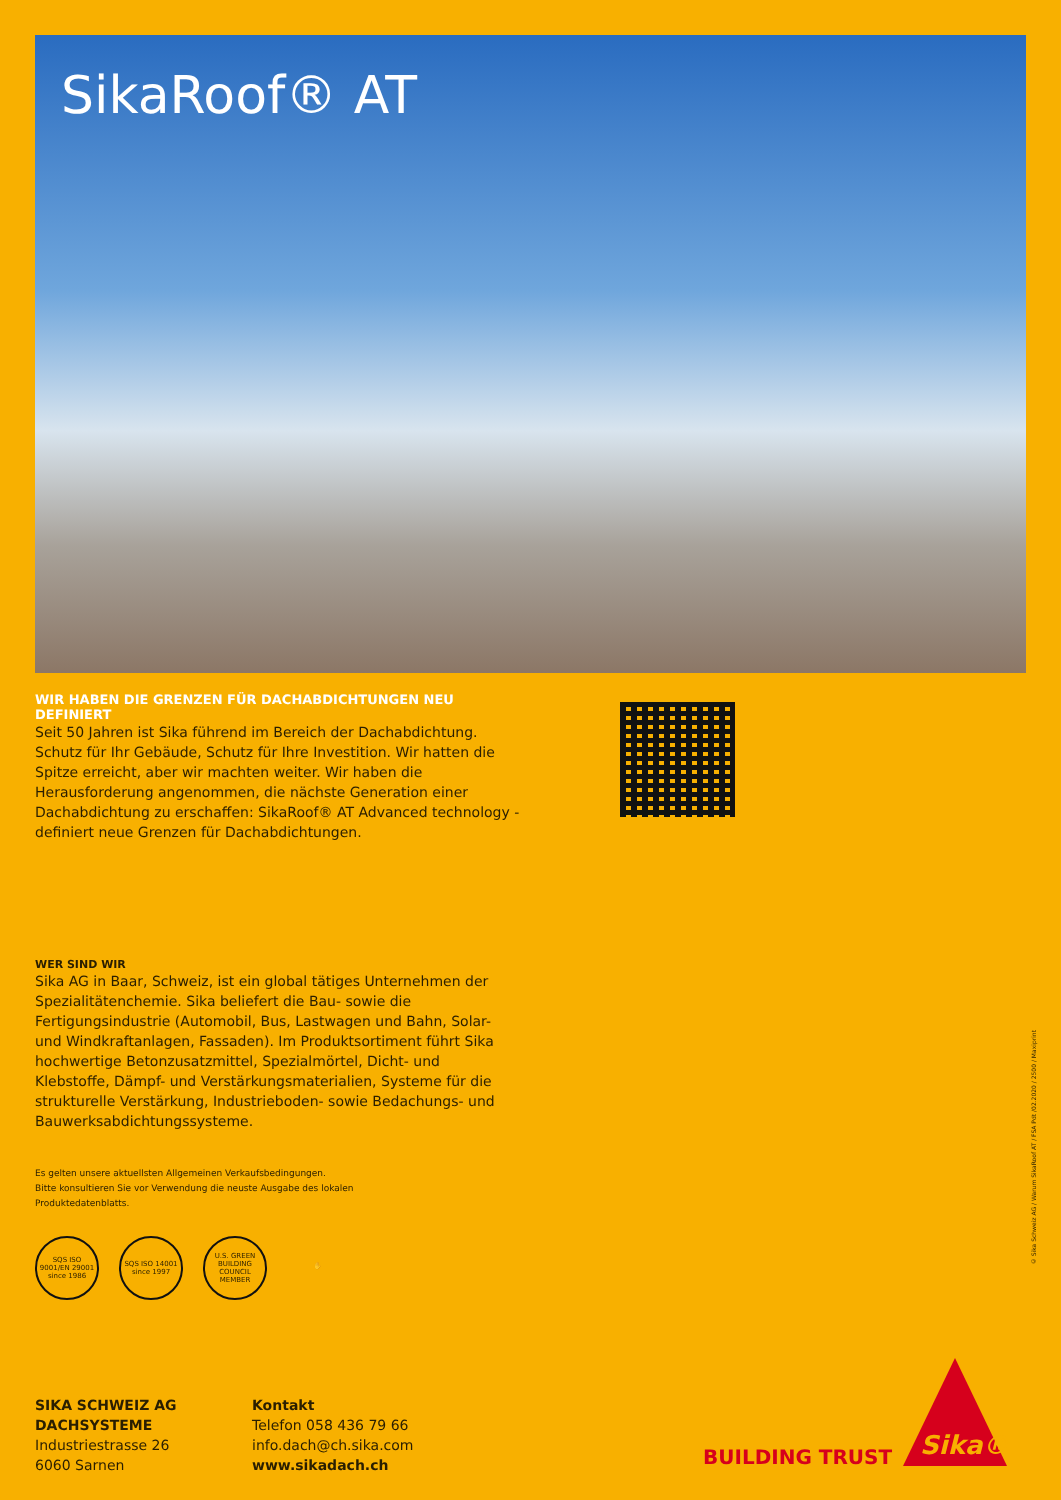SikaRoof® AT
WIR HABEN DIE GRENZEN FÜR DACHABDICHTUNGEN NEU DEFINIERT
Seit 50 Jahren ist Sika führend im Bereich der Dachabdichtung. Schutz für Ihr Gebäude, Schutz für Ihre Investition. Wir hatten die Spitze erreicht, aber wir machten weiter. Wir haben die Herausforderung angenommen, die nächste Generation einer Dachabdichtung zu erschaffen: SikaRoof® AT Advanced technology - definiert neue Grenzen für Dachabdichtungen.
WER SIND WIR
Sika AG in Baar, Schweiz, ist ein global tätiges Unternehmen der Spezialitätenchemie. Sika beliefert die Bau- sowie die Fertigungsindustrie (Automobil, Bus, Lastwagen und Bahn, Solar- und Windkraftanlagen, Fassaden). Im Produktsortiment führt Sika hochwertige Betonzusatzmittel, Spezialmörtel, Dicht- und Klebstoffe, Dämpf- und Verstärkungsmaterialien, Systeme für die strukturelle Verstärkung, Industrieboden- sowie Bedachungs- und Bauwerksabdichtungssysteme.
Es gelten unsere aktuellsten Allgemeinen Verkaufsbedingungen.
Bitte konsultieren Sie vor Verwendung die neuste Ausgabe des lokalen
Produktedatenblatts.
SQS ISO 9001/EN 29001 since 1986
SQS ISO 14001 since 1997
U.S. GREEN BUILDING COUNCIL MEMBER
✋
© Sika Schweiz AG / Warum SikaRoof AT / FSA Pdt /02.2020 / 2500 / Maxiprint
SIKA SCHWEIZ AG
DACHSYSTEME
Industriestrasse 26
6060 Sarnen
Kontakt
Telefon 058 436 79 66
info.dach@ch.sika.com
www.sikadach.ch
BUILDING TRUST Sika®